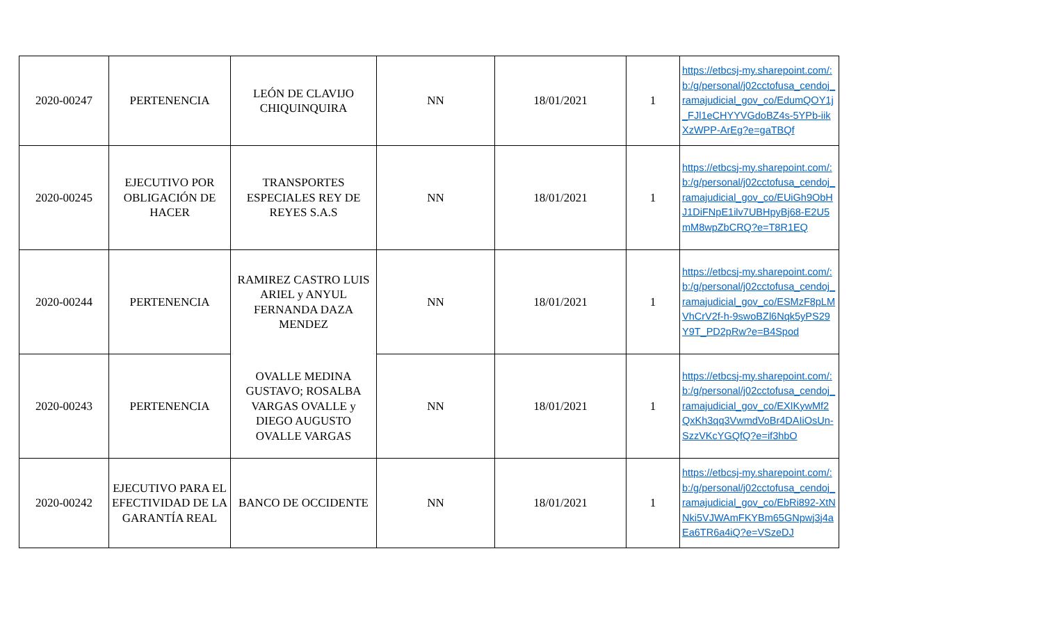| 2020-00247 | PERTENENCIA | LEÓN DE CLAVIJO CHIQUINQUIRA | NN | 18/01/2021 | 1 | https://etbcsj-my.sharepoint.com/:b:/g/personal/j02cctofusa_cendoj_ramajudicial_gov_co/EdumQOY1j_FJl1eCHYYVGdoBZ4s-5YPb-iikXzWPP-ArEg?e=gaTBQf |
| 2020-00245 | EJECUTIVO POR OBLIGACIÓN DE HACER | TRANSPORTES ESPECIALES REY DE REYES S.A.S | NN | 18/01/2021 | 1 | https://etbcsj-my.sharepoint.com/:b:/g/personal/j02cctofusa_cendoj_ramajudicial_gov_co/EUiGh9ObHJ1DiFNpE1ilv7UBHpyBj68-E2U5mM8wpZbCRQ?e=T8R1EQ |
| 2020-00244 | PERTENENCIA | RAMIREZ CASTRO LUIS ARIEL y ANYUL FERNANDA DAZA MENDEZ | NN | 18/01/2021 | 1 | https://etbcsj-my.sharepoint.com/:b:/g/personal/j02cctofusa_cendoj_ramajudicial_gov_co/ESMzF8pLMVhCrV2f-h-9swoBZl6Nqk5yPS29Y9T_PD2pRw?e=B4Spod |
| 2020-00243 | PERTENENCIA | OVALLE MEDINA GUSTAVO; ROSALBA VARGAS OVALLE y DIEGO AUGUSTO OVALLE VARGAS | NN | 18/01/2021 | 1 | https://etbcsj-my.sharepoint.com/:b:/g/personal/j02cctofusa_cendoj_ramajudicial_gov_co/EXIKywMf2QxKh3qq3VwmdVoBr4DAIiOsUn-SzzVKcYGQfQ?e=if3hbO |
| 2020-00242 | EJECUTIVO PARA EL EFECTIVIDAD DE LA GARANTÍA REAL | BANCO DE OCCIDENTE | NN | 18/01/2021 | 1 | https://etbcsj-my.sharepoint.com/:b:/g/personal/j02cctofusa_cendoj_ramajudicial_gov_co/EbRi892-XtNNki5VJWAmFKYBm65GNpwj3j4aEa6TR6a4iQ?e=VSzeDJ |